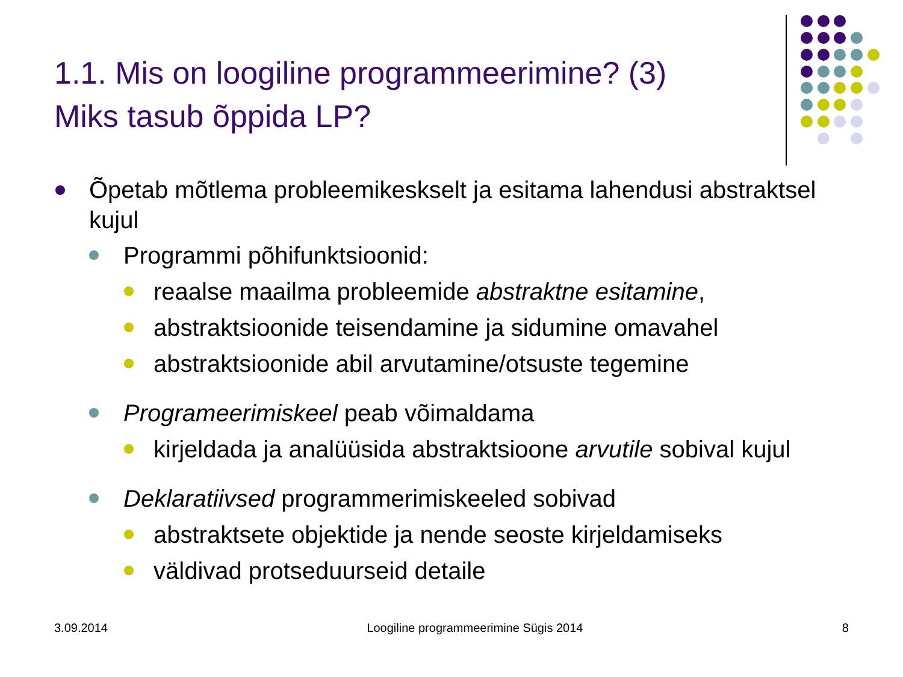1.1. Mis on loogiline programmeerimine? (3)
Miks tasub õppida LP?
Õpetab mõtlema probleemikeskselt ja esitama lahendusi abstraktsel kujul
Programmi põhifunktsioonid:
reaalse maailma probleemide abstraktne esitamine,
abstraktsioonide teisendamine ja sidumine omavahel
abstraktsioonide abil arvutamine/otsuste tegemine
Programeerimiskeel peab võimaldama
kirjeldada ja analüüsida abstraktsioone arvutile sobival kujul
Deklaratiivsed programmerimiskeeled sobivad
abstraktsete objektide ja nende seoste kirjeldamiseks
väldivad protseduurseid detaile
3.09.2014 Loogiline programmeerimine Sügis 2014 8